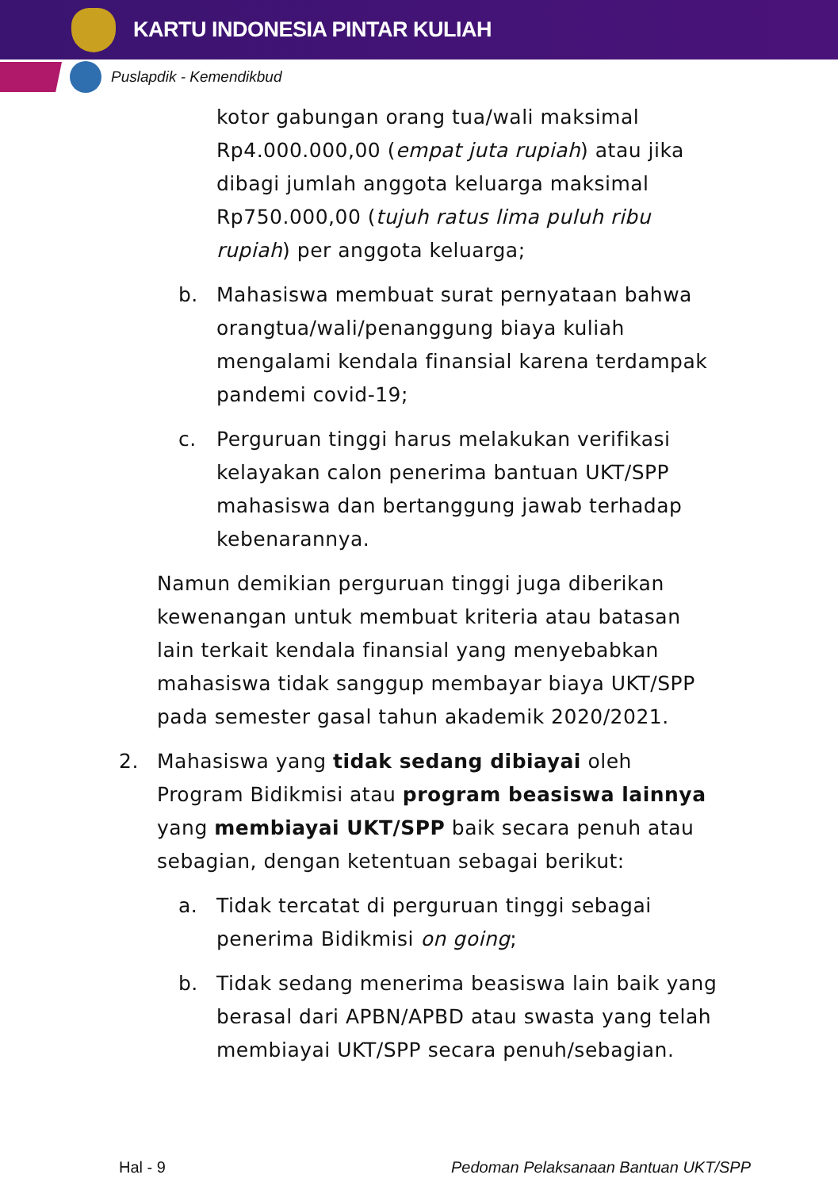KARTU INDONESIA PINTAR KULIAH
Puslapdik - Kemendikbud
kotor gabungan orang tua/wali maksimal Rp4.000.000,00 (empat juta rupiah) atau jika dibagi jumlah anggota keluarga maksimal Rp750.000,00 (tujuh ratus lima puluh ribu rupiah) per anggota keluarga;
b. Mahasiswa membuat surat pernyataan bahwa orangtua/wali/penanggung biaya kuliah mengalami kendala finansial karena terdampak pandemi covid-19;
c. Perguruan tinggi harus melakukan verifikasi kelayakan calon penerima bantuan UKT/SPP mahasiswa dan bertanggung jawab terhadap kebenarannya.
Namun demikian perguruan tinggi juga diberikan kewenangan untuk membuat kriteria atau batasan lain terkait kendala finansial yang menyebabkan mahasiswa tidak sanggup membayar biaya UKT/SPP pada semester gasal tahun akademik 2020/2021.
2. Mahasiswa yang tidak sedang dibiayai oleh Program Bidikmisi atau program beasiswa lainnya yang membiayai UKT/SPP baik secara penuh atau sebagian, dengan ketentuan sebagai berikut:
a. Tidak tercatat di perguruan tinggi sebagai penerima Bidikmisi on going;
b. Tidak sedang menerima beasiswa lain baik yang berasal dari APBN/APBD atau swasta yang telah membiayai UKT/SPP secara penuh/sebagian.
Hal - 9 Pedoman Pelaksanaan Bantuan UKT/SPP